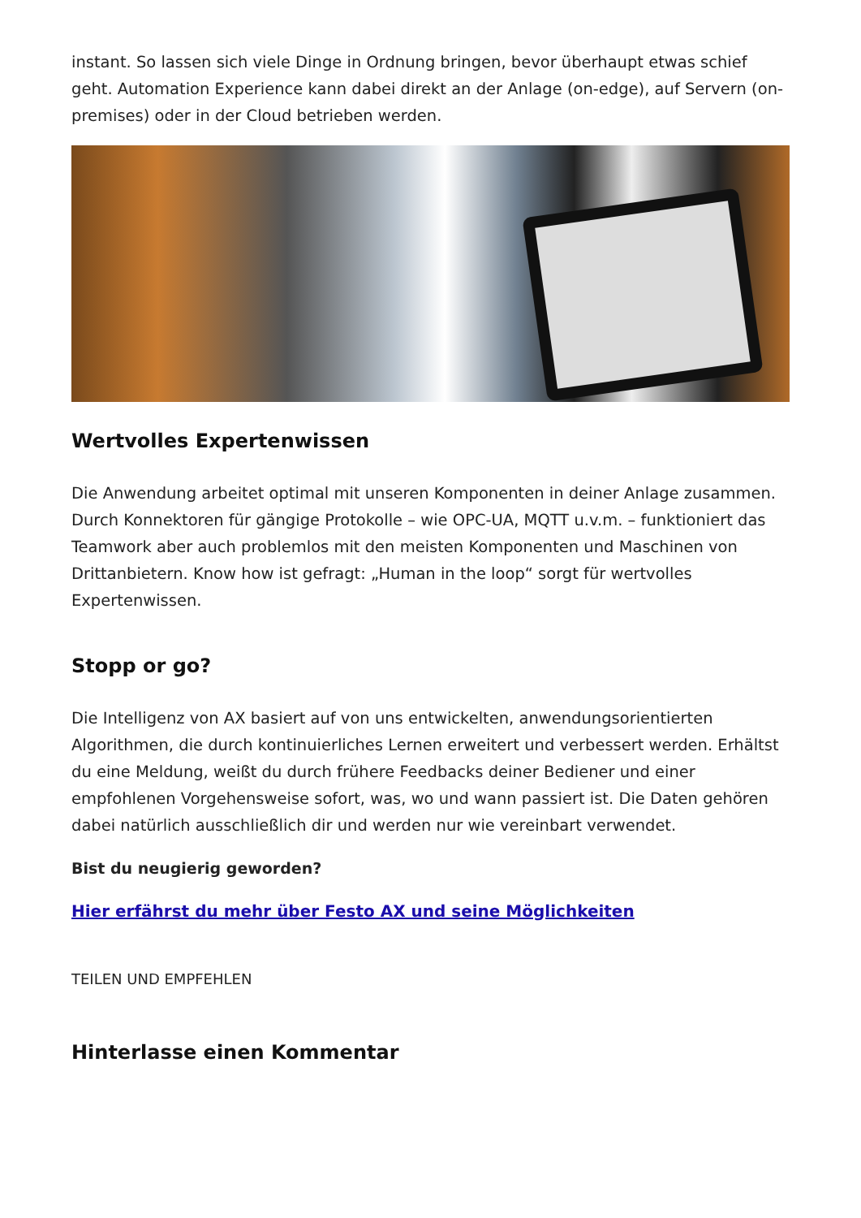instant. So lassen sich viele Dinge in Ordnung bringen, bevor überhaupt etwas schief geht. Automation Experience kann dabei direkt an der Anlage (on-edge), auf Servern (on-premises) oder in der Cloud betrieben werden.
Wertvolles Expertenwissen
Die Anwendung arbeitet optimal mit unseren Komponenten in deiner Anlage zusammen. Durch Konnektoren für gängige Protokolle – wie OPC-UA, MQTT u.v.m. – funktioniert das Teamwork aber auch problemlos mit den meisten Komponenten und Maschinen von Drittanbietern. Know how ist gefragt: „Human in the loop“ sorgt für wertvolles Expertenwissen.
Stopp or go?
Die Intelligenz von AX basiert auf von uns entwickelten, anwendungsorientierten Algorithmen, die durch kontinuierliches Lernen erweitert und verbessert werden. Erhältst du eine Meldung, weißt du durch frühere Feedbacks deiner Bediener und einer empfohlenen Vorgehensweise sofort, was, wo und wann passiert ist. Die Daten gehören dabei natürlich ausschließlich dir und werden nur wie vereinbart verwendet.
Bist du neugierig geworden?
Hier erfährst du mehr über Festo AX und seine Möglichkeiten
TEILEN UND EMPFEHLEN
Hinterlasse einen Kommentar